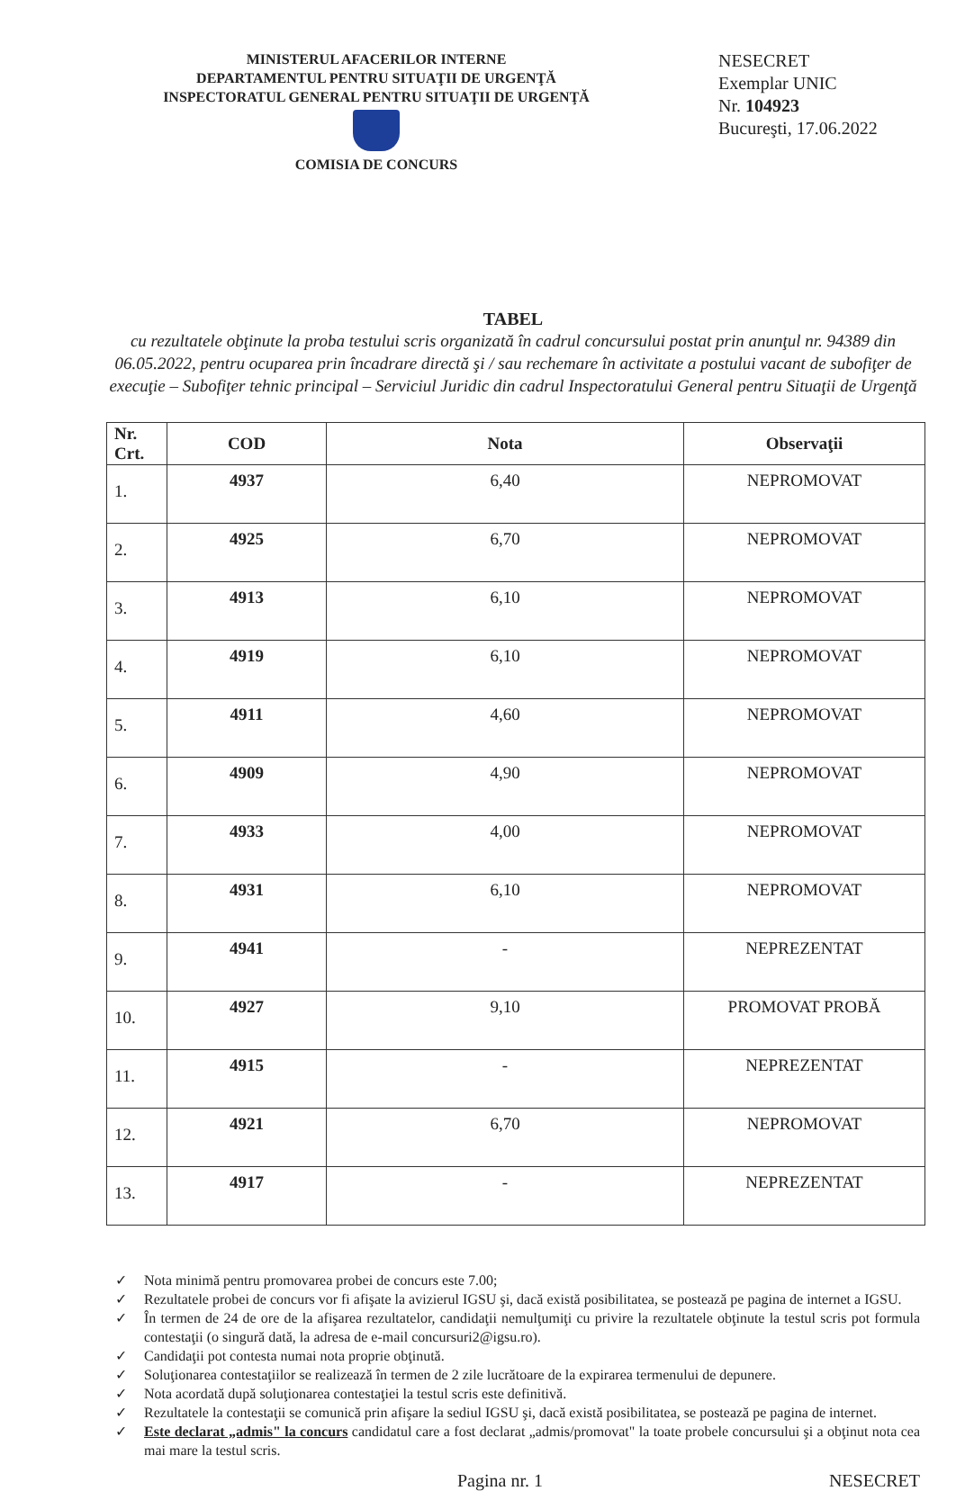MINISTERUL AFACERILOR INTERNE
DEPARTAMENTUL PENTRU SITUAŢII DE URGENŢĂ
INSPECTORATUL GENERAL PENTRU SITUAŢII DE URGENŢĂ
COMISIA DE CONCURS
NESECRET
Exemplar UNIC
Nr. 104923
Bucureşti, 17.06.2022
TABEL
cu rezultatele obţinute la proba testului scris organizată în cadrul concursului postat prin anunţul nr. 94389 din 06.05.2022, pentru ocuparea prin încadrare directă şi / sau rechemare în activitate a postului vacant de subofiţer de execuţie – Subofiţer tehnic principal – Serviciul Juridic din cadrul Inspectoratului General pentru Situaţii de Urgenţă
| Nr. Crt. | COD | Nota | Observaţii |
| --- | --- | --- | --- |
| 1. | 4937 | 6,40 | NEPROMOVAT |
| 2. | 4925 | 6,70 | NEPROMOVAT |
| 3. | 4913 | 6,10 | NEPROMOVAT |
| 4. | 4919 | 6,10 | NEPROMOVAT |
| 5. | 4911 | 4,60 | NEPROMOVAT |
| 6. | 4909 | 4,90 | NEPROMOVAT |
| 7. | 4933 | 4,00 | NEPROMOVAT |
| 8. | 4931 | 6,10 | NEPROMOVAT |
| 9. | 4941 | - | NEPREZENTAT |
| 10. | 4927 | 9,10 | PROMOVAT PROBĂ |
| 11. | 4915 | - | NEPREZENTAT |
| 12. | 4921 | 6,70 | NEPROMOVAT |
| 13. | 4917 | - | NEPREZENTAT |
✓ Nota minimă pentru promovarea probei de concurs este 7.00;
✓ Rezultatele probei de concurs vor fi afişate la avizierul IGSU şi, dacă există posibilitatea, se postează pe pagina de internet a IGSU.
✓ În termen de 24 de ore de la afişarea rezultatelor, candidaţii nemulţumiţi cu privire la rezultatele obţinute la testul scris pot formula contestaţii (o singură dată, la adresa de e-mail concursuri2@igsu.ro).
✓ Candidaţii pot contesta numai nota proprie obţinută.
✓ Soluţionarea contestaţiilor se realizează în termen de 2 zile lucrătoare de la expirarea termenului de depunere.
✓ Nota acordată după soluţionarea contestaţiei la testul scris este definitivă.
✓ Rezultatele la contestaţii se comunică prin afişare la sediul IGSU şi, dacă există posibilitatea, se postează pe pagina de internet.
✓ Este declarat „admis" la concurs candidatul care a fost declarat „admis/promovat" la toate probele concursului şi a obţinut nota cea mai mare la testul scris.
Pagina nr. 1 NESECRET